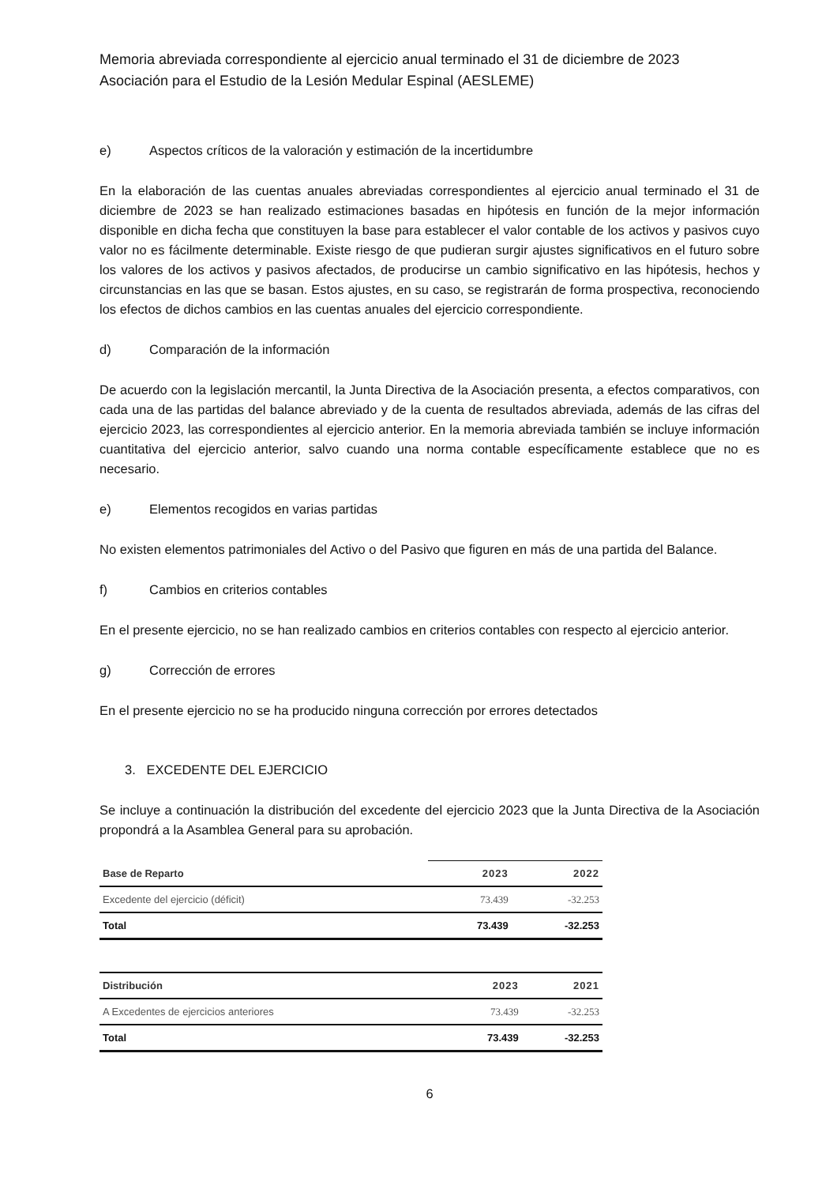Memoria abreviada correspondiente al ejercicio anual terminado el 31 de diciembre de 2023
Asociación para el Estudio de la Lesión Medular Espinal (AESLEME)
e) Aspectos críticos de la valoración y estimación de la incertidumbre
En la elaboración de las cuentas anuales abreviadas correspondientes al ejercicio anual terminado el 31 de diciembre de 2023 se han realizado estimaciones basadas en hipótesis en función de la mejor información disponible en dicha fecha que constituyen la base para establecer el valor contable de los activos y pasivos cuyo valor no es fácilmente determinable. Existe riesgo de que pudieran surgir ajustes significativos en el futuro sobre los valores de los activos y pasivos afectados, de producirse un cambio significativo en las hipótesis, hechos y circunstancias en las que se basan. Estos ajustes, en su caso, se registrarán de forma prospectiva, reconociendo los efectos de dichos cambios en las cuentas anuales del ejercicio correspondiente.
d) Comparación de la información
De acuerdo con la legislación mercantil, la Junta Directiva de la Asociación presenta, a efectos comparativos, con cada una de las partidas del balance abreviado y de la cuenta de resultados abreviada, además de las cifras del ejercicio 2023, las correspondientes al ejercicio anterior. En la memoria abreviada también se incluye información cuantitativa del ejercicio anterior, salvo cuando una norma contable específicamente establece que no es necesario.
e) Elementos recogidos en varias partidas
No existen elementos patrimoniales del Activo o del Pasivo que figuren en más de una partida del Balance.
f) Cambios en criterios contables
En el presente ejercicio, no se han realizado cambios en criterios contables con respecto al ejercicio anterior.
g) Corrección de errores
En el presente ejercicio no se ha producido ninguna corrección por errores detectados
3. EXCEDENTE DEL EJERCICIO
Se incluye a continuación la distribución del excedente del ejercicio 2023 que la Junta Directiva de la Asociación propondrá a la Asamblea General para su aprobación.
| Base de Reparto | 2023 | 2022 |
| --- | --- | --- |
| Excedente del ejercicio (déficit) | 73.439 | -32.253 |
| Total | 73.439 | -32.253 |
| Distribución | 2023 | 2021 |
| --- | --- | --- |
| A Excedentes de ejercicios anteriores | 73.439 | -32.253 |
| Total | 73.439 | -32.253 |
6